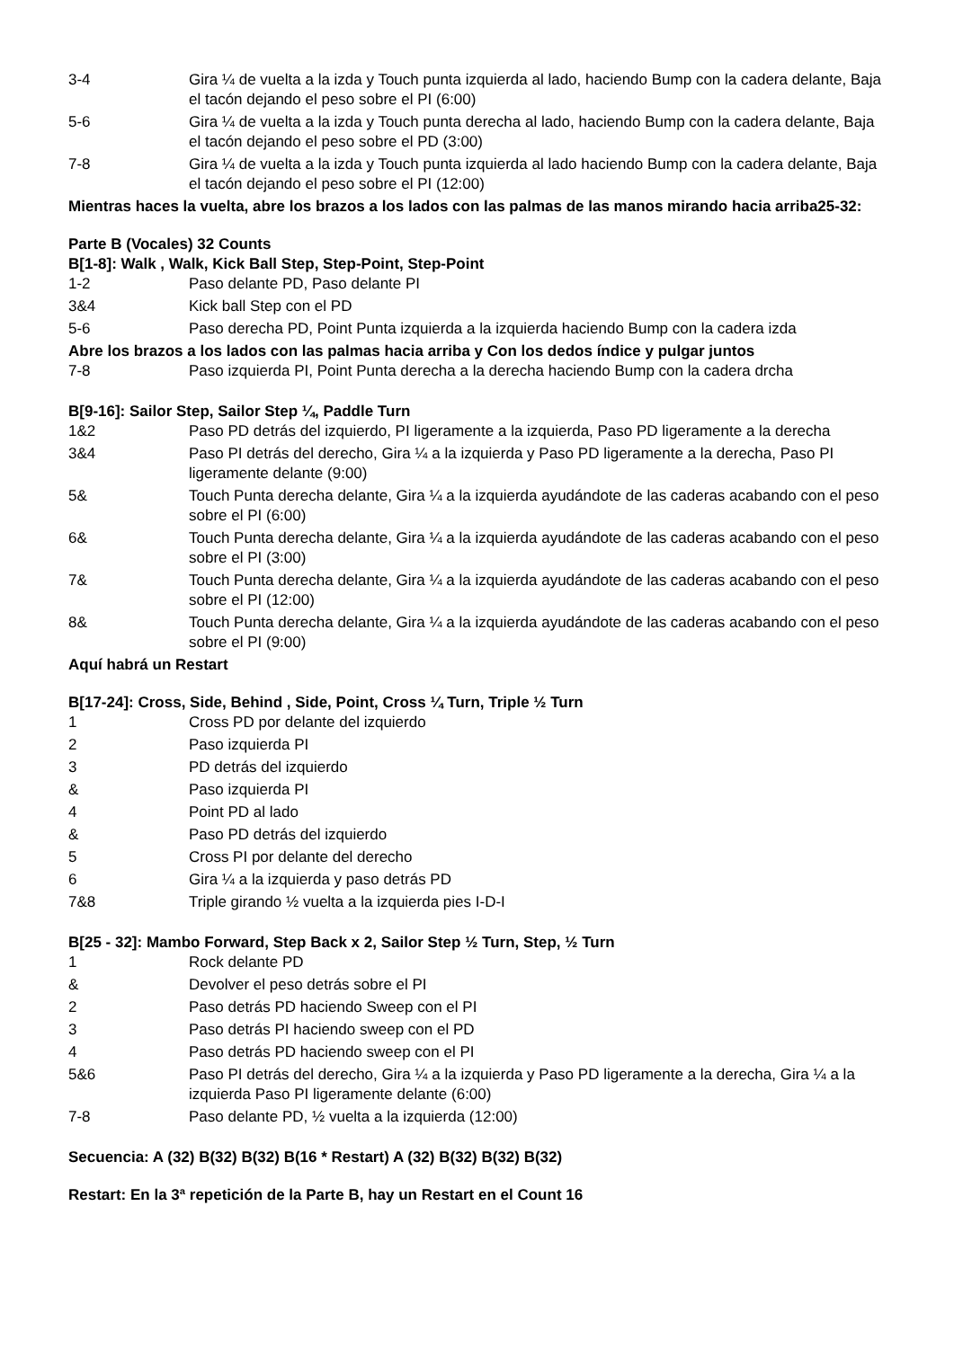| 3-4 | Gira ¼ de vuelta a la izda y Touch punta izquierda al lado, haciendo Bump con la cadera delante, Baja el tacón dejando el peso sobre el PI (6:00) |
| 5-6 | Gira ¼ de vuelta a la izda y Touch punta derecha al lado, haciendo Bump con la cadera delante, Baja el tacón dejando el peso sobre el PD (3:00) |
| 7-8 | Gira ¼ de vuelta a la izda y Touch punta izquierda al lado haciendo Bump con la cadera delante, Baja el tacón dejando el peso sobre el PI (12:00) |
Mientras haces la vuelta, abre los brazos a los lados con las palmas de las manos mirando hacia arriba25-32:
Parte B (Vocales) 32 Counts
B[1-8]: Walk , Walk, Kick Ball Step, Step-Point, Step-Point
| 1-2 | Paso delante PD, Paso delante PI |
| 3&4 | Kick ball Step con el PD |
| 5-6 | Paso derecha PD, Point Punta izquierda a la izquierda haciendo Bump con la cadera izda |
Abre los brazos a los lados con las palmas hacia arriba y Con los dedos índice y pulgar juntos
| 7-8 | Paso izquierda PI, Point Punta derecha a la derecha haciendo Bump con la cadera drcha |
B[9-16]: Sailor Step, Sailor Step ¼, Paddle Turn
| 1&2 | Paso PD detrás del izquierdo, PI ligeramente a la izquierda, Paso PD ligeramente a la derecha |
| 3&4 | Paso PI detrás del derecho, Gira ¼ a la izquierda y Paso PD ligeramente a la derecha, Paso PI ligeramente delante (9:00) |
| 5& | Touch Punta derecha delante, Gira ¼ a la izquierda ayudándote de las caderas acabando con el peso sobre el PI (6:00) |
| 6& | Touch Punta derecha delante, Gira ¼ a la izquierda ayudándote de las caderas acabando con el peso sobre el PI (3:00) |
| 7& | Touch Punta derecha delante, Gira ¼ a la izquierda ayudándote de las caderas acabando con el peso sobre el PI (12:00) |
| 8& | Touch Punta derecha delante, Gira ¼ a la izquierda ayudándote de las caderas acabando con el peso sobre el PI (9:00) |
Aquí habrá un Restart
B[17-24]: Cross, Side, Behind , Side, Point, Cross ¼ Turn, Triple ½ Turn
| 1 | Cross PD por delante del izquierdo |
| 2 | Paso izquierda PI |
| 3 | PD detrás del izquierdo |
| & | Paso izquierda PI |
| 4 | Point PD al lado |
| & | Paso PD detrás del izquierdo |
| 5 | Cross PI por delante del derecho |
| 6 | Gira ¼ a la izquierda y paso detrás PD |
| 7&8 | Triple girando ½ vuelta a la izquierda pies I-D-I |
B[25 - 32]: Mambo Forward, Step Back x 2, Sailor Step ½ Turn, Step, ½ Turn
| 1 | Rock delante PD |
| & | Devolver el peso detrás sobre el PI |
| 2 | Paso detrás PD haciendo Sweep con el PI |
| 3 | Paso detrás PI haciendo sweep con el PD |
| 4 | Paso detrás PD haciendo sweep con el PI |
| 5&6 | Paso PI detrás del derecho, Gira ¼ a la izquierda y Paso PD ligeramente a la derecha, Gira ¼ a la izquierda Paso PI ligeramente delante (6:00) |
| 7-8 | Paso delante PD, ½ vuelta a la izquierda (12:00) |
Secuencia: A (32) B(32) B(32) B(16 * Restart) A (32) B(32) B(32) B(32)
Restart: En la 3ª repetición de la Parte B, hay un Restart en el Count 16